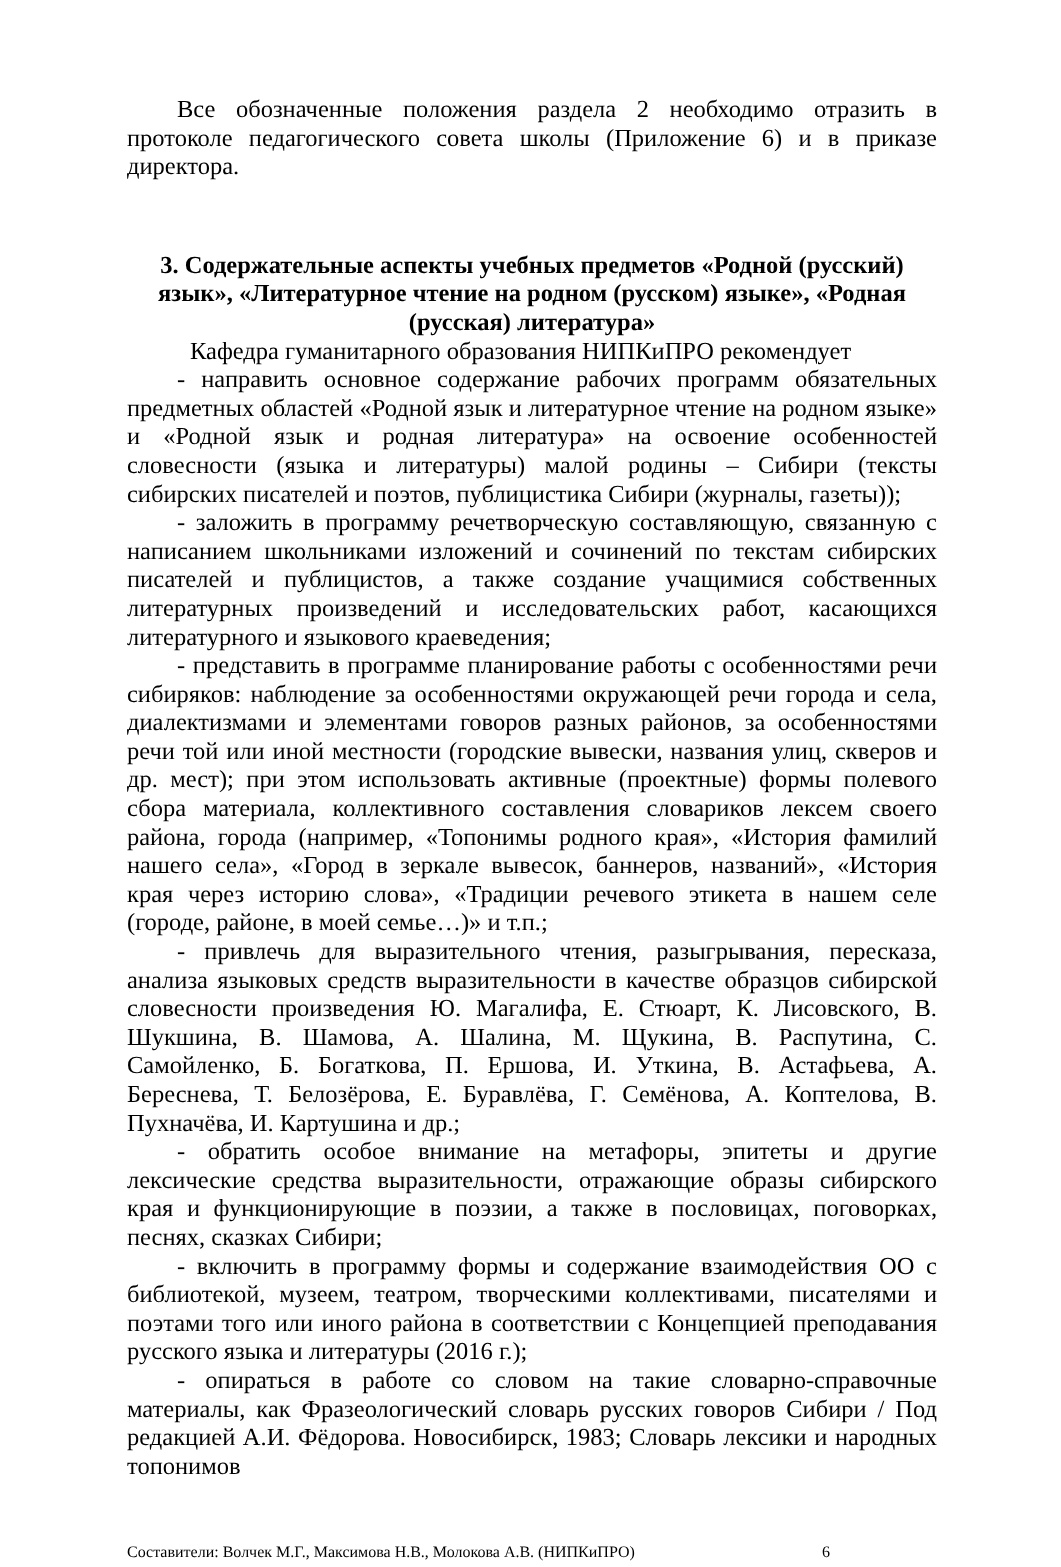Все обозначенные положения раздела 2 необходимо отразить в протоколе педагогического совета школы (Приложение 6) и в приказе директора.
3. Содержательные аспекты учебных предметов «Родной (русский) язык», «Литературное чтение на родном (русском) языке», «Родная (русская) литература»
Кафедра гуманитарного образования НИПКиПРО рекомендует
- направить основное содержание рабочих программ обязательных предметных областей «Родной язык и литературное чтение на родном языке» и «Родной язык и родная литература» на освоение особенностей словесности (языка и литературы) малой родины – Сибири (тексты сибирских писателей и поэтов, публицистика Сибири (журналы, газеты));
- заложить в программу речетворческую составляющую, связанную с написанием школьниками изложений и сочинений по текстам сибирских писателей и публицистов, а также создание учащимися собственных литературных произведений и исследовательских работ, касающихся литературного и языкового краеведения;
- представить в программе планирование работы с особенностями речи сибиряков: наблюдение за особенностями окружающей речи города и села, диалектизмами и элементами говоров разных районов, за особенностями речи той или иной местности (городские вывески, названия улиц, скверов и др. мест); при этом использовать активные (проектные) формы полевого сбора материала, коллективного составления словариков лексем своего района, города (например, «Топонимы родного края», «История фамилий нашего села», «Город в зеркале вывесок, баннеров, названий», «История края через историю слова», «Традиции речевого этикета в нашем селе (городе, районе, в моей семье…)» и т.п.;
- привлечь для выразительного чтения, разыгрывания, пересказа, анализа языковых средств выразительности в качестве образцов сибирской словесности произведения Ю. Магалифа, Е. Стюарт, К. Лисовского, В. Шукшина, В. Шамова, А. Шалина, М. Щукина, В. Распутина, С. Самойленко, Б. Богаткова, П. Ершова, И. Уткина, В. Астафьева, А. Береснева, Т. Белозёрова, Е. Буравлёва, Г. Семёнова, А. Коптелова, В. Пухначёва, И. Картушина и др.;
- обратить особое внимание на метафоры, эпитеты и другие лексические средства выразительности, отражающие образы сибирского края и функционирующие в поэзии, а также в пословицах, поговорках, песнях, сказках Сибири;
- включить в программу формы и содержание взаимодействия ОО с библиотекой, музеем, театром, творческими коллективами, писателями и поэтами того или иного района в соответствии с Концепцией преподавания русского языка и литературы (2016 г.);
- опираться в работе со словом на такие словарно-справочные материалы, как Фразеологический словарь русских говоров Сибири / Под редакцией А.И. Фёдорова. Новосибирск, 1983; Словарь лексики и народных топонимов
Составители: Волчек М.Г., Максимова Н.В., Молокова А.В. (НИПКиПРО) 6